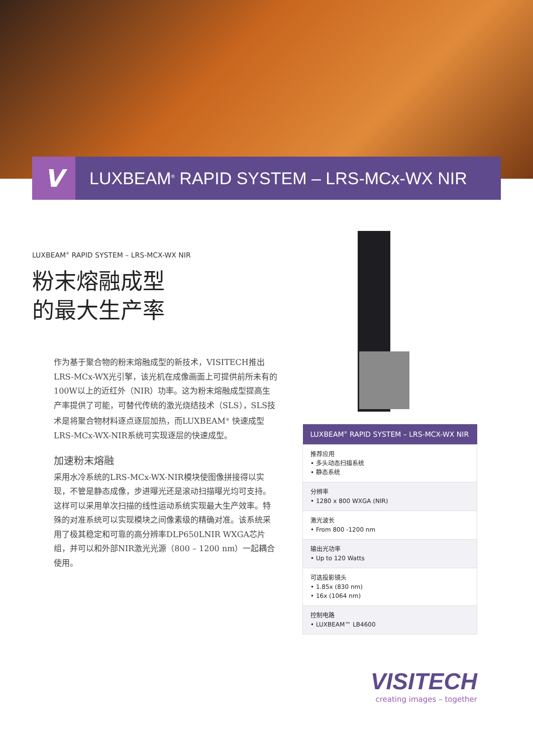V
LUXBEAM<sup>®</sup> RAPID SYSTEM – LRS-MCx-WX NIR
LUXBEAM<sup>®</sup> RAPID SYSTEM – LRS-MCX-WX NIR
粉末熔融成型
的最大生产率
作为基于聚合物的粉末熔融成型的新技术，VISITECH推出LRS-MCx-WX光引擎，该光机在成像画面上可提供前所未有的100W以上的近红外（NIR）功率。这为粉末熔融成型提高生产率提供了可能，可替代传统的激光烧结技术（SLS），SLS技术是将聚合物材料逐点逐层加热，而LUXBEAM<sup>®</sup> 快速成型LRS-MCx-WX-NIR系统可实现逐层的快速成型。
加速粉末熔融
采用水冷系统的LRS-MCx-WX-NIR模块使图像拼接得以实现，不管是静态成像，步进曝光还是滚动扫描曝光均可支持。这样可以采用单次扫描的线性运动系统实现最大生产效率。特殊的对准系统可以实现模块之间像素级的精确对准。该系统采用了极其稳定和可靠的高分辨率DLP650LNIR WXGA芯片组，并可以和外部NIR激光光源（800 – 1200 nm）一起耦合使用。
| LUXBEAM<sup>®</sup> RAPID SYSTEM – LRS-MCX-WX NIR |
| --- |
| 推荐应用 • 多头动态扫描系统 • 静态系统 |
| 分辨率 • 1280 x 800 WXGA (NIR) |
| 激光波长 • From 800 -1200 nm |
| 输出光功率 • Up to 120 Watts |
| 可选投影镜头 • 1.85x (830 nm) • 16x (1064 nm) |
| 控制电路 • LUXBEAM™ LB4600 |
VISITECH
creating images – together